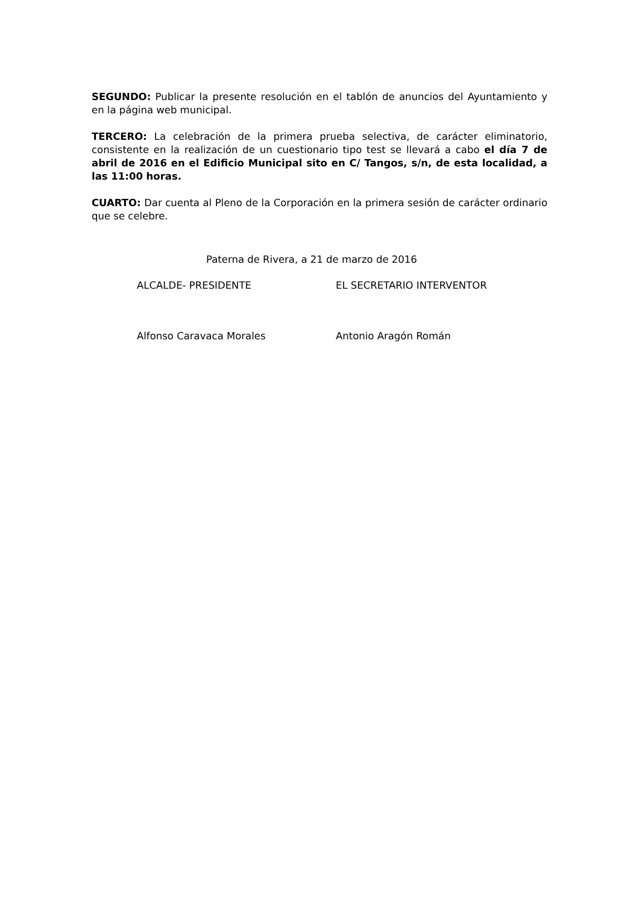SEGUNDO: Publicar la presente resolución en el tablón de anuncios del Ayuntamiento y en la página web municipal.
TERCERO: La celebración de la primera prueba selectiva, de carácter eliminatorio, consistente en la realización de un cuestionario tipo test se llevará a cabo el día 7 de abril de 2016 en el Edificio Municipal sito en C/ Tangos, s/n, de esta localidad, a las 11:00 horas.
CUARTO: Dar cuenta al Pleno de la Corporación en la primera sesión de carácter ordinario que se celebre.
Paterna de Rivera, a 21 de marzo de 2016
ALCALDE- PRESIDENTE EL SECRETARIO INTERVENTOR
Alfonso Caravaca Morales Antonio Aragón Román